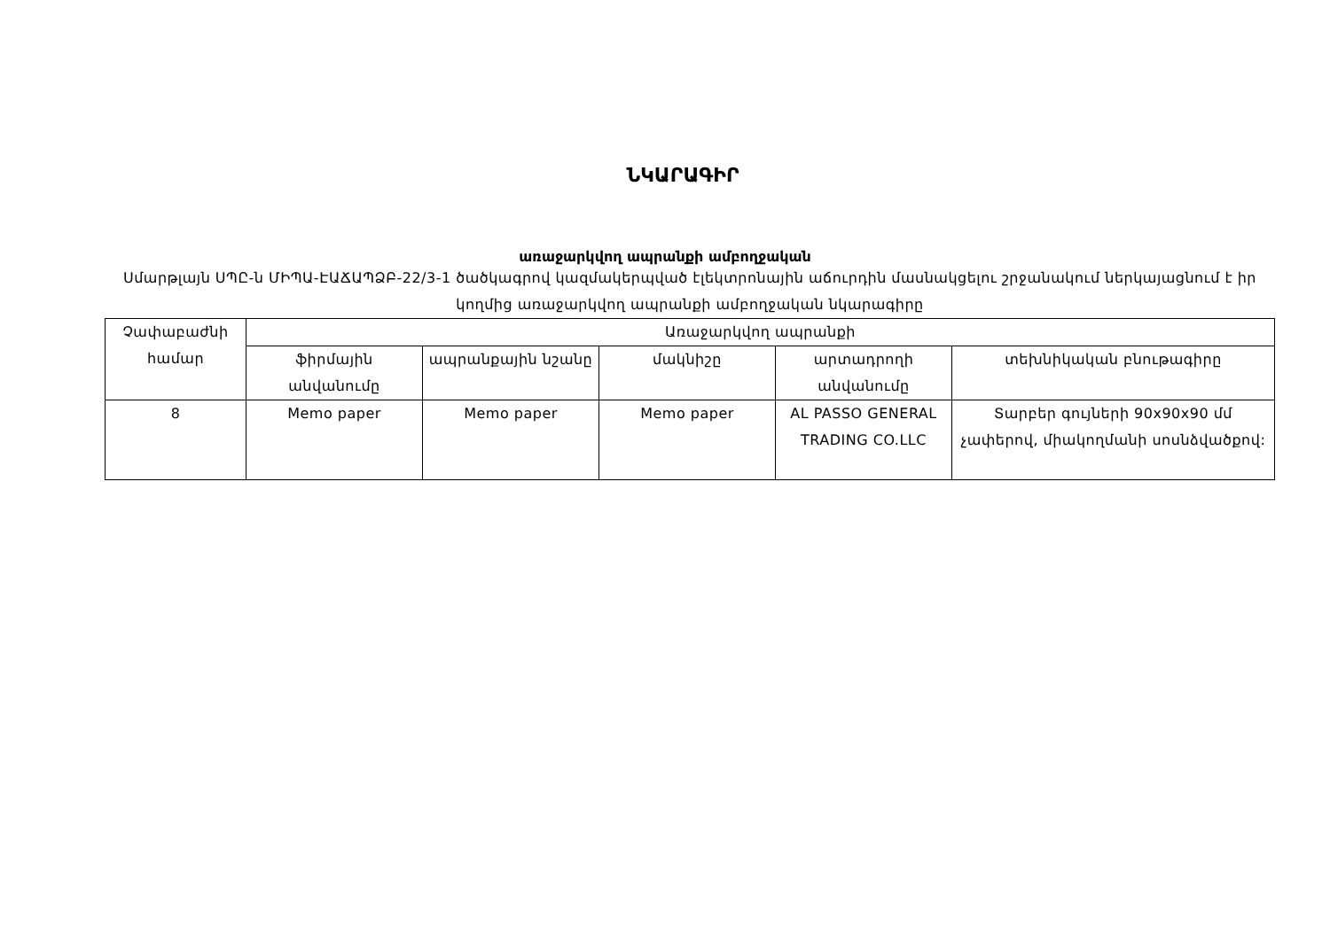ՆԿԱՐԱԳԻՐ
առաջարկվող ապրանքի ամբողջական
Սմարթլայն ՍՊԸ-ն ՄԻՊԱ-ԷԱՃԱՊՁԲ-22/3-1 ծածկագրով կազմակերպված էլեկտրոնային աճուրդին մասնակցելու շրջանակում ներկայացնում է իր կողմից առաջարկվող ապրանքի ամբողջական նկարագիրը
| Չափաբաժնի համար | Առաջարկվող ապրանքի | | | | |
| --- | --- | --- | --- | --- | --- |
| | ֆիրմային անվանումը | ապրանքային նշանը | մակնիշը | արտադրողի անվանումը | տեխնիկական բնութագիրը |
| 8 | Memo paper | Memo paper | Memo paper | AL PASSO GENERAL TRADING CO.LLC | Տարբեր գույների 90x90x90 մմ չափերով, միակողմանի սոսնձվածքով: |